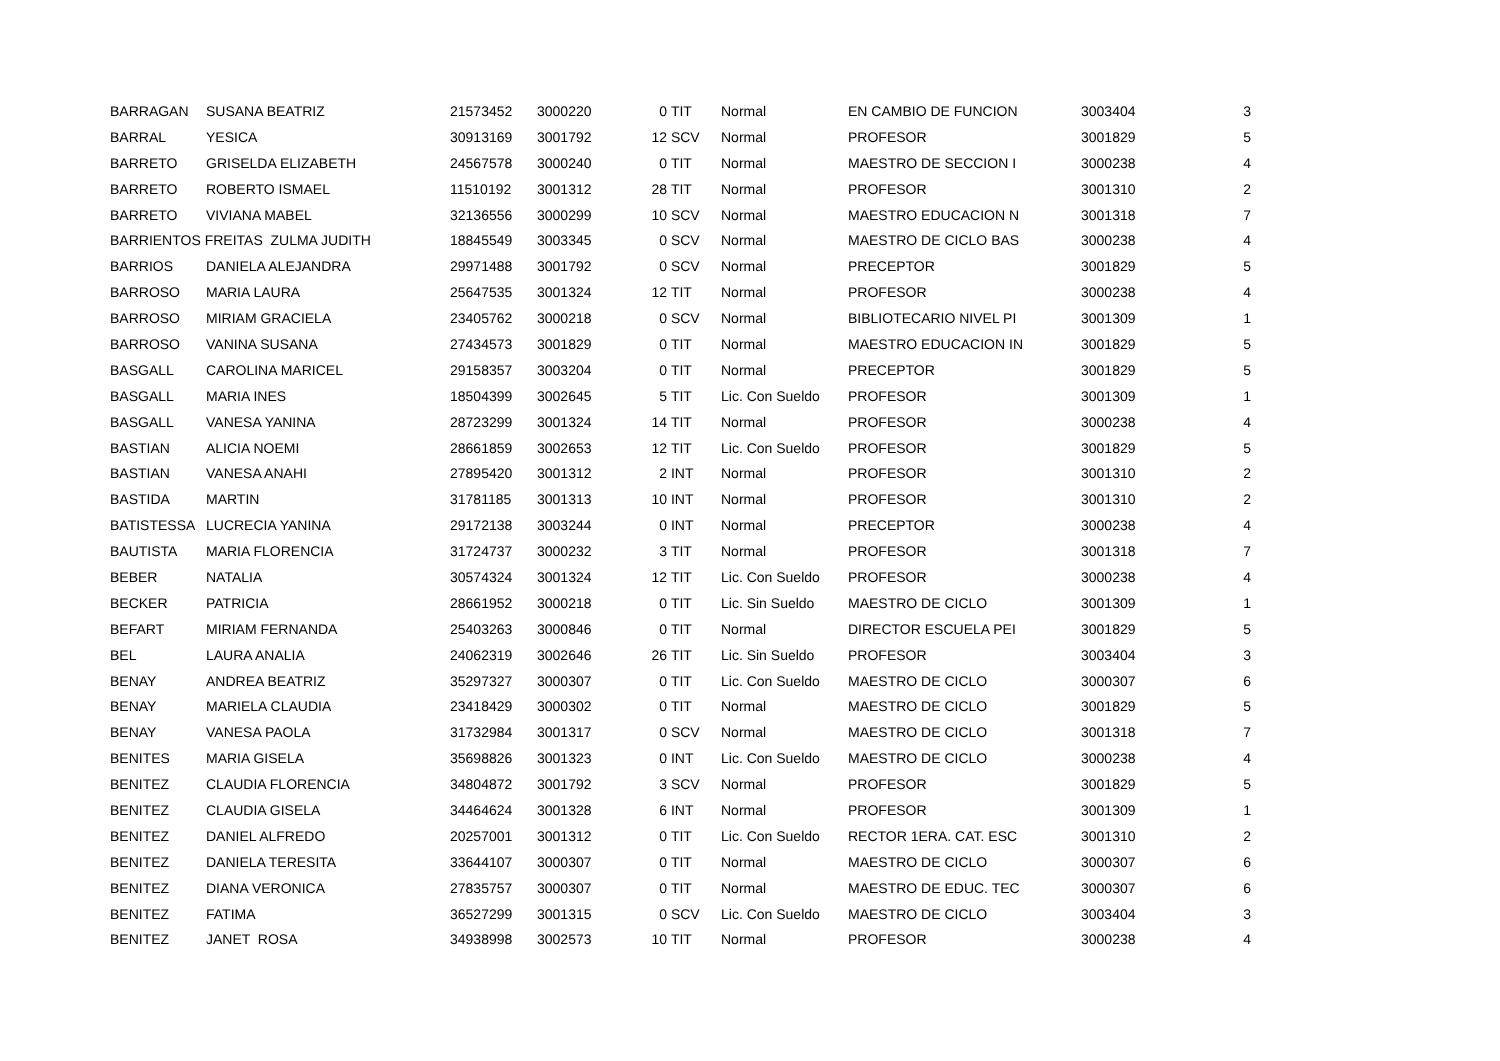| BARRAGAN | SUSANA BEATRIZ | 21573452 | 3000220 | 0 | TIT | Normal | EN CAMBIO DE FUNCION | 3003404 | 3 |
| BARRAGAN | SUSANA BEATRIZ | 21573452 | 3000220 | 0 | TIT | Normal | EN CAMBIO DE FUNCION | 3003404 | 3 |
| BARRAL | YESICA | 30913169 | 3001792 | 12 | SCV | Normal | PROFESOR | 3001829 | 5 |
| BARRETO | GRISELDA ELIZABETH | 24567578 | 3000240 | 0 | TIT | Normal | MAESTRO DE SECCION I | 3000238 | 4 |
| BARRETO | ROBERTO ISMAEL | 11510192 | 3001312 | 28 | TIT | Normal | PROFESOR | 3001310 | 2 |
| BARRETO | VIVIANA MABEL | 32136556 | 3000299 | 10 | SCV | Normal | MAESTRO EDUCACION N | 3001318 | 7 |
| BARRIENTOS FREITAS ZULMA JUDITH | | 18845549 | 3003345 | 0 | SCV | Normal | MAESTRO DE CICLO BAS | 3000238 | 4 |
| BARRIOS | DANIELA ALEJANDRA | 29971488 | 3001792 | 0 | SCV | Normal | PRECEPTOR | 3001829 | 5 |
| BARROSO | MARIA LAURA | 25647535 | 3001324 | 12 | TIT | Normal | PROFESOR | 3000238 | 4 |
| BARROSO | MIRIAM GRACIELA | 23405762 | 3000218 | 0 | SCV | Normal | BIBLIOTECARIO NIVEL PI | 3001309 | 1 |
| BARROSO | VANINA SUSANA | 27434573 | 3001829 | 0 | TIT | Normal | MAESTRO EDUCACION IN | 3001829 | 5 |
| BASGALL | CAROLINA MARICEL | 29158357 | 3003204 | 0 | TIT | Normal | PRECEPTOR | 3001829 | 5 |
| BASGALL | MARIA INES | 18504399 | 3002645 | 5 | TIT | Lic. Con Sueldo | PROFESOR | 3001309 | 1 |
| BASGALL | VANESA YANINA | 28723299 | 3001324 | 14 | TIT | Normal | PROFESOR | 3000238 | 4 |
| BASTIAN | ALICIA NOEMI | 28661859 | 3002653 | 12 | TIT | Lic. Con Sueldo | PROFESOR | 3001829 | 5 |
| BASTIAN | VANESA ANAHI | 27895420 | 3001312 | 2 | INT | Normal | PROFESOR | 3001310 | 2 |
| BASTIDA | MARTIN | 31781185 | 3001313 | 10 | INT | Normal | PROFESOR | 3001310 | 2 |
| BATISTESSA | LUCRECIA YANINA | 29172138 | 3003244 | 0 | INT | Normal | PRECEPTOR | 3000238 | 4 |
| BAUTISTA | MARIA FLORENCIA | 31724737 | 3000232 | 3 | TIT | Normal | PROFESOR | 3001318 | 7 |
| BEBER | NATALIA | 30574324 | 3001324 | 12 | TIT | Lic. Con Sueldo | PROFESOR | 3000238 | 4 |
| BECKER | PATRICIA | 28661952 | 3000218 | 0 | TIT | Lic. Sin Sueldo | MAESTRO DE CICLO | 3001309 | 1 |
| BEFART | MIRIAM FERNANDA | 25403263 | 3000846 | 0 | TIT | Normal | DIRECTOR ESCUELA PEI | 3001829 | 5 |
| BEL | LAURA ANALIA | 24062319 | 3002646 | 26 | TIT | Lic. Sin Sueldo | PROFESOR | 3003404 | 3 |
| BENAY | ANDREA BEATRIZ | 35297327 | 3000307 | 0 | TIT | Lic. Con Sueldo | MAESTRO DE CICLO | 3000307 | 6 |
| BENAY | MARIELA CLAUDIA | 23418429 | 3000302 | 0 | TIT | Normal | MAESTRO DE CICLO | 3001829 | 5 |
| BENAY | VANESA PAOLA | 31732984 | 3001317 | 0 | SCV | Normal | MAESTRO DE CICLO | 3001318 | 7 |
| BENITES | MARIA GISELA | 35698826 | 3001323 | 0 | INT | Lic. Con Sueldo | MAESTRO DE CICLO | 3000238 | 4 |
| BENITEZ | CLAUDIA FLORENCIA | 34804872 | 3001792 | 3 | SCV | Normal | PROFESOR | 3001829 | 5 |
| BENITEZ | CLAUDIA GISELA | 34464624 | 3001328 | 6 | INT | Normal | PROFESOR | 3001309 | 1 |
| BENITEZ | DANIEL ALFREDO | 20257001 | 3001312 | 0 | TIT | Lic. Con Sueldo | RECTOR 1ERA. CAT. ESC | 3001310 | 2 |
| BENITEZ | DANIELA TERESITA | 33644107 | 3000307 | 0 | TIT | Normal | MAESTRO DE CICLO | 3000307 | 6 |
| BENITEZ | DIANA VERONICA | 27835757 | 3000307 | 0 | TIT | Normal | MAESTRO DE EDUC. TEC | 3000307 | 6 |
| BENITEZ | FATIMA | 36527299 | 3001315 | 0 | SCV | Lic. Con Sueldo | MAESTRO DE CICLO | 3003404 | 3 |
| BENITEZ | JANET ROSA | 34938998 | 3002573 | 10 | TIT | Normal | PROFESOR | 3000238 | 4 |